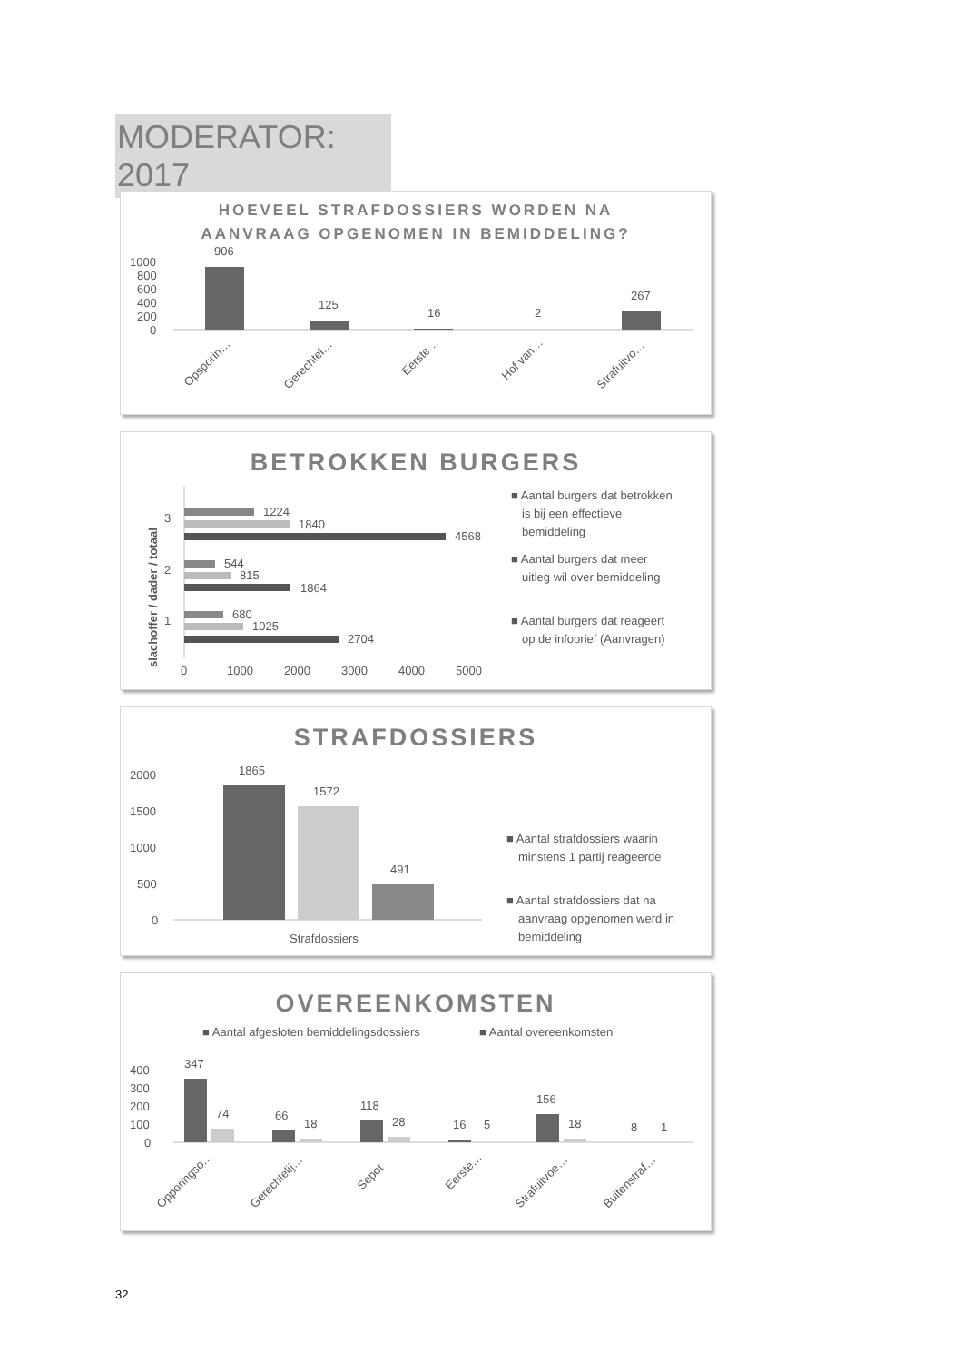MODERATOR: 2017
HOEVEEL STRAFDOSSIERS WORDEN NA
AANVRAAG OPGENOMEN IN BEMIDDELING?
1000
800
600
400
200
0
906
125
16
2
267
Opsporin…
Gerechtel…
Eerste…
Hof van…
Strafuitvo…
BETROKKEN BURGERS
slachoffer / dader / totaal
3
2
1
1224
1840
4568
544
815
1864
680
1025
2704
0
1000
2000
3000
4000
5000
■ Aantal burgers dat betrokken
is bij een effectieve
bemiddeling
■ Aantal burgers dat meer
uitleg wil over bemiddeling
■ Aantal burgers dat reageert
op de infobrief (Aanvragen)
STRAFDOSSIERS
2000
1500
1000
500
0
1865
1572
491
Strafdossiers
■ Aantal strafdossiers waarin
minstens 1 partij reageerde
■ Aantal strafdossiers dat na
aanvraag opgenomen werd in
bemiddeling
OVEREENKOMSTEN
■ Aantal afgesloten bemiddelingsdossiers
■ Aantal overeenkomsten
400
300
200
100
0
347
74
66
18
118
28
16
5
156
18
8
1
Opporingso…
Gerechtelij…
Sepot
Eerste…
Strafuitvoe…
Buitenstraf…
32